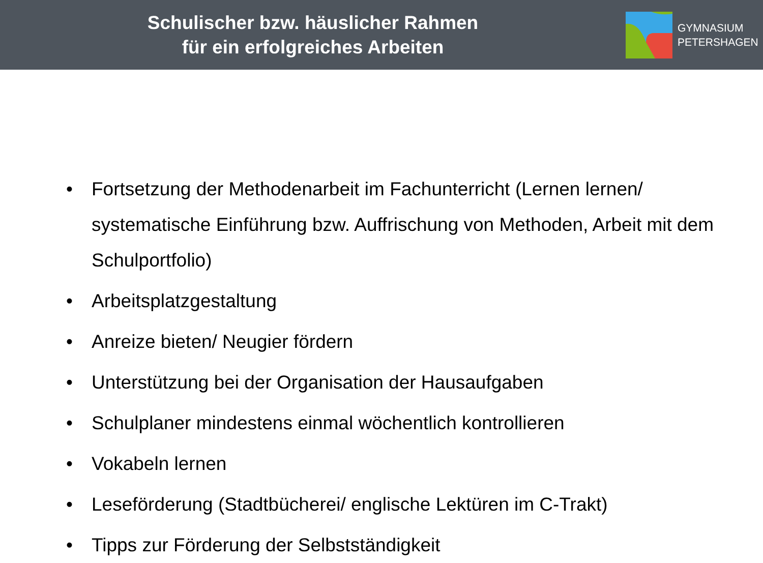Schulischer bzw. häuslicher Rahmen
für ein erfolgreiches Arbeiten
GYMNASIUM
PETERSHAGEN
• Fortsetzung der Methodenarbeit im Fachunterricht (Lernen lernen/ systematische Einführung bzw. Auffrischung von Methoden, Arbeit mit dem Schulportfolio)
• Arbeitsplatzgestaltung
• Anreize bieten/ Neugier fördern
• Unterstützung bei der Organisation der Hausaufgaben
• Schulplaner mindestens einmal wöchentlich kontrollieren
• Vokabeln lernen
• Leseförderung (Stadtbücherei/ englische Lektüren im C-Trakt)
• Tipps zur Förderung der Selbstständigkeit